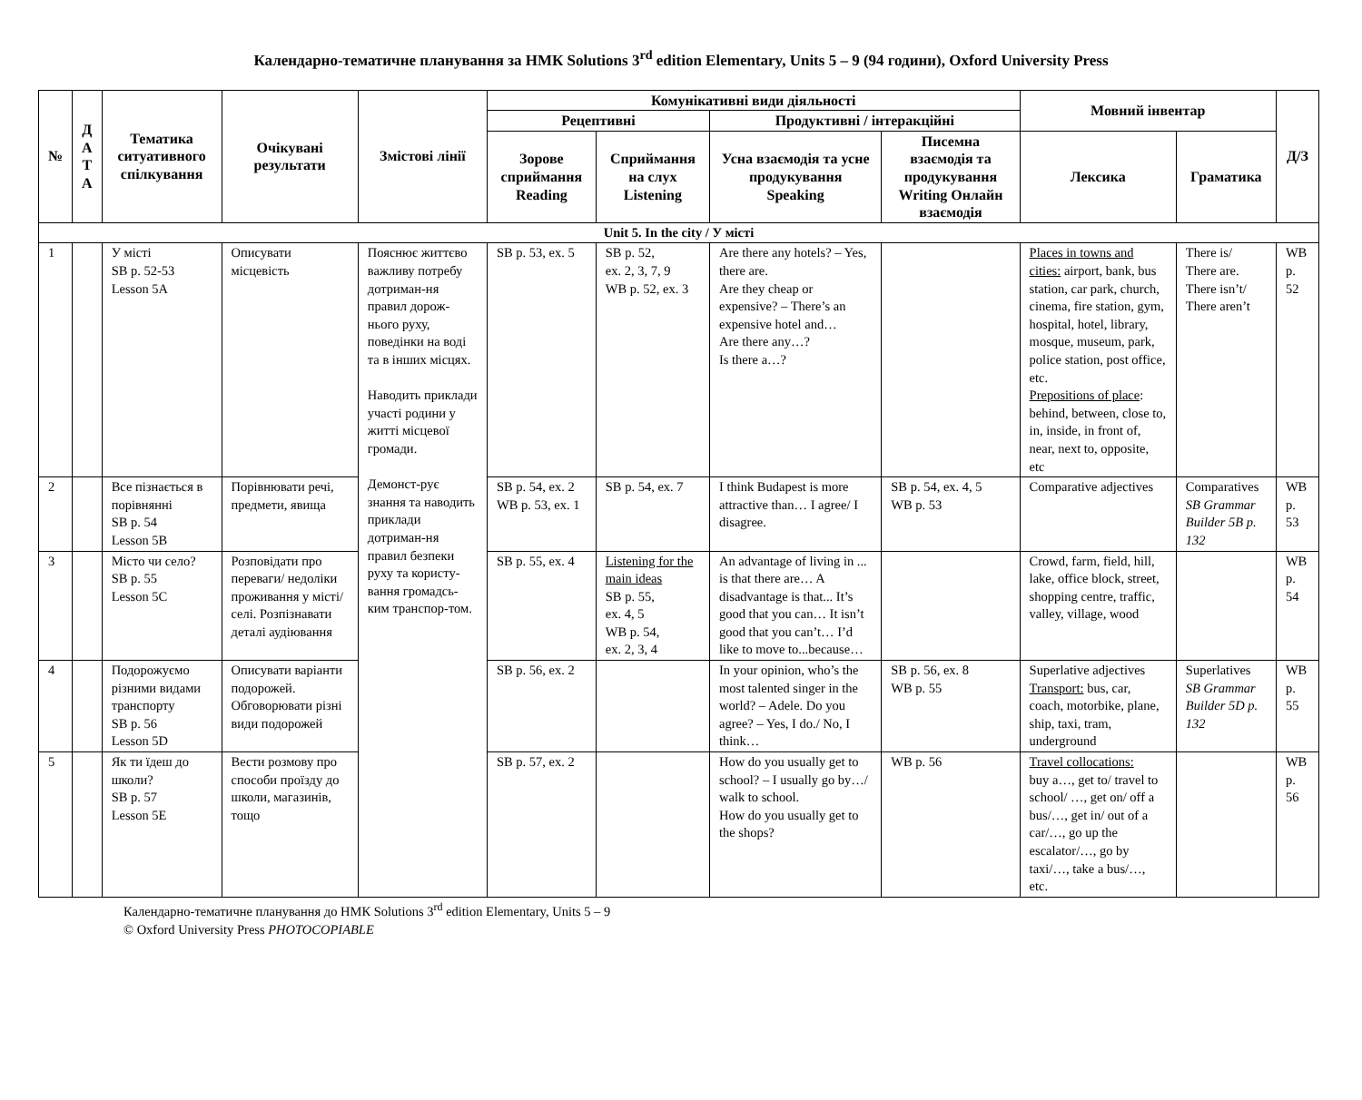Календарно-тематичне планування за НМК Solutions 3<sup>rd</sup> edition Elementary, Units 5 – 9 (94 години), Oxford University Press
| № | Д А Т А | Тематика ситуативного спілкування | Очікувані результати | Змістові лінії | Комунікативні види діяльності | | | | Мовний інвентар | | Д/З |
| --- | --- | --- | --- | --- | --- | --- | --- | --- | --- | --- | --- |
| | | | | | Рецептивні | | Продуктивні / інтеракційні | | | | |
| | | | | | Зорове сприймання Reading | Сприймання на слух Listening | Усна взаємодія та усне продукування Speaking | Писемна взаємодія та продукування Writing Онлайн взаємодія | Лексика | Граматика | |
| Unit 5. In the city / У місті | | | | | | | | | | | |
| 1 | | У місті SB p. 52-53 Lesson 5A | Описувати місцевість | Пояснює життєво важливу потребу дотриман-ня правил дорож-нього руху, поведінки на воді та в інших місцях. Наводить приклади участі родини у житті місцевої громади. Демонст-рує знання та наводить приклади дотриман-ня правил безпеки руху та користу-вання громадсь-ким транспор-том. | SB p. 53, ex. 5 | SB p. 52, ex. 2, 3, 7, 9 WB p. 52, ex. 3 | Are there any hotels? – Yes, there are. Are they cheap or expensive? – There’s an expensive hotel and… Are there any…? Is there a…? | | Places in towns and cities: airport, bank, bus station, car park, church, cinema, fire station, gym, hospital, hotel, library, mosque, museum, park, police station, post office, etc. Prepositions of place : behind, between, close to, in, inside, in front of, near, next to, opposite, etc | There is/ There are. There isn’t/ There aren’t | WB p. 52 |
| 2 | | Все пізнається в порівнянні SB p. 54 Lesson 5B | Порівнювати речі, предмети, явища | | SB p. 54, ex. 2 WB p. 53, ex. 1 | SB p. 54, ex. 7 | I think Budapest is more attractive than… I agree/ I disagree. | SB p. 54, ex. 4, 5 WB p. 53 | Comparative adjectives | Comparatives SB Grammar Builder 5B p. 132 | WB p. 53 |
| 3 | | Місто чи село? SB p. 55 Lesson 5C | Розповідати про переваги/ недоліки проживання у місті/ селі. Розпізнавати деталі аудіювання | | SB p. 55, ex. 4 | Listening for the main ideas SB p. 55, ex. 4, 5 WB p. 54, ex. 2, 3, 4 | An advantage of living in ... is that there are… A disadvantage is that... It’s good that you can… It isn’t good that you can’t… I’d like to move to...because… | | Crowd, farm, field, hill, lake, office block, street, shopping centre, traffic, valley, village, wood | | WB p. 54 |
| 4 | | Подорожуємо різними видами транспорту SB p. 56 Lesson 5D | Описувати варіанти подорожей. Обговорювати різні види подорожей | | SB p. 56, ex. 2 | | In your opinion, who’s the most talented singer in the world? – Adele. Do you agree? – Yes, I do./ No, I think… | SB p. 56, ex. 8 WB p. 55 | Superlative adjectives Transport: bus, car, coach, motorbike, plane, ship, taxi, tram, underground | Superlatives SB Grammar Builder 5D p. 132 | WB p. 55 |
| 5 | | Як ти їдеш до школи? SB p. 57 Lesson 5E | Вести розмову про способи проїзду до школи, магазинів, тощо | | SB p. 57, ex. 2 | | How do you usually get to school? – I usually go by…/ walk to school. How do you usually get to the shops? | WB p. 56 | Travel collocations: buy a…, get to/ travel to school/ …, get on/ off a bus/…, get in/ out of a car/…, go up the escalator/…, go by taxi/…, take a bus/…, etc. | | WB p. 56 |
Календарно-тематичне планування до НМК Solutions 3<sup>rd</sup> edition Elementary, Units 5 – 9
© Oxford University Press PHOTOCOPIABLE